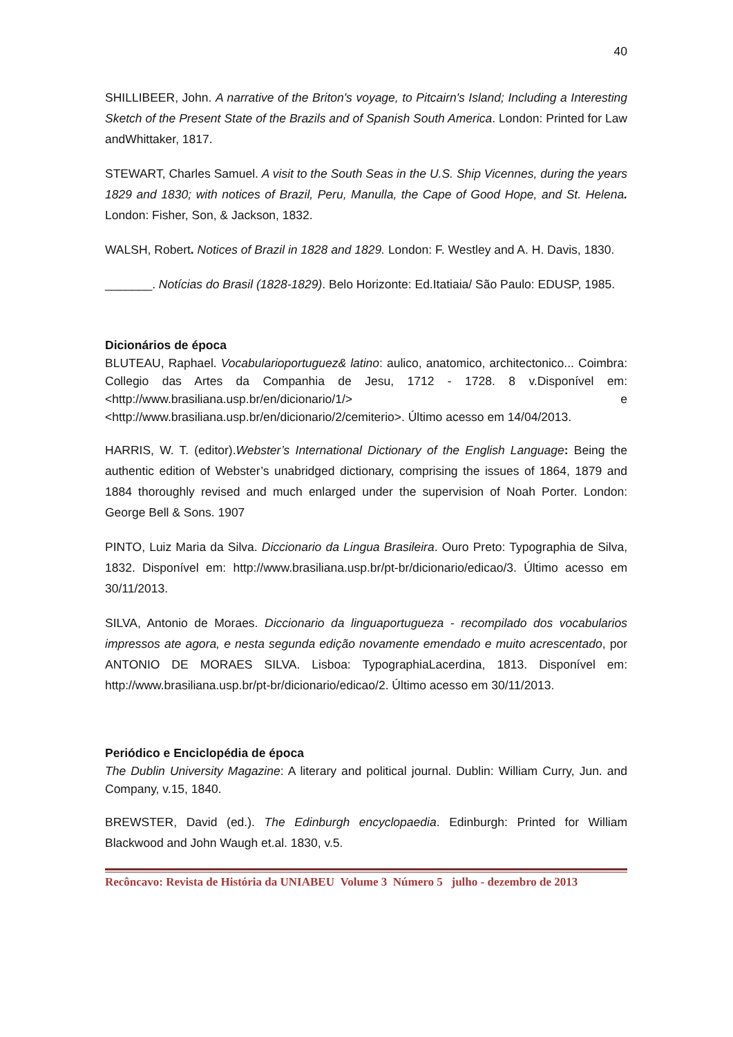40
SHILLIBEER, John. A narrative of the Briton's voyage, to Pitcairn's Island; Including a Interesting Sketch of the Present State of the Brazils and of Spanish South America. London: Printed for Law andWhittaker, 1817.
STEWART, Charles Samuel. A visit to the South Seas in the U.S. Ship Vicennes, during the years 1829 and 1830; with notices of Brazil, Peru, Manulla, the Cape of Good Hope, and St. Helena. London: Fisher, Son, & Jackson, 1832.
WALSH, Robert. Notices of Brazil in 1828 and 1829. London: F. Westley and A. H. Davis, 1830.
_______. Notícias do Brasil (1828-1829). Belo Horizonte: Ed.Itatiaia/ São Paulo: EDUSP, 1985.
Dicionários de época
BLUTEAU, Raphael. Vocabularioportuguez& latino: aulico, anatomico, architectonico... Coimbra: Collegio das Artes da Companhia de Jesu, 1712 - 1728. 8 v.Disponível em: <http://www.brasiliana.usp.br/en/dicionario/1/> e <http://www.brasiliana.usp.br/en/dicionario/2/cemiterio>. Último acesso em 14/04/2013.
HARRIS, W. T. (editor).Webster’s International Dictionary of the English Language: Being the authentic edition of Webster’s unabridged dictionary, comprising the issues of 1864, 1879 and 1884 thoroughly revised and much enlarged under the supervision of Noah Porter. London: George Bell & Sons. 1907
PINTO, Luiz Maria da Silva. Diccionario da Lingua Brasileira. Ouro Preto: Typographia de Silva, 1832. Disponível em: http://www.brasiliana.usp.br/pt-br/dicionario/edicao/3. Último acesso em 30/11/2013.
SILVA, Antonio de Moraes. Diccionario da linguaportugueza - recompilado dos vocabularios impressos ate agora, e nesta segunda edição novamente emendado e muito acrescentado, por ANTONIO DE MORAES SILVA. Lisboa: TypographiaLacerdina, 1813. Disponível em: http://www.brasiliana.usp.br/pt-br/dicionario/edicao/2. Último acesso em 30/11/2013.
Periódico e Enciclopédia de época
The Dublin University Magazine: A literary and political journal. Dublin: William Curry, Jun. and Company, v.15, 1840.
BREWSTER, David (ed.). The Edinburgh encyclopaedia. Edinburgh: Printed for William Blackwood and John Waugh et.al. 1830, v.5.
Recôncavo: Revista de História da UNIABEU Volume 3 Número 5 julho - dezembro de 2013